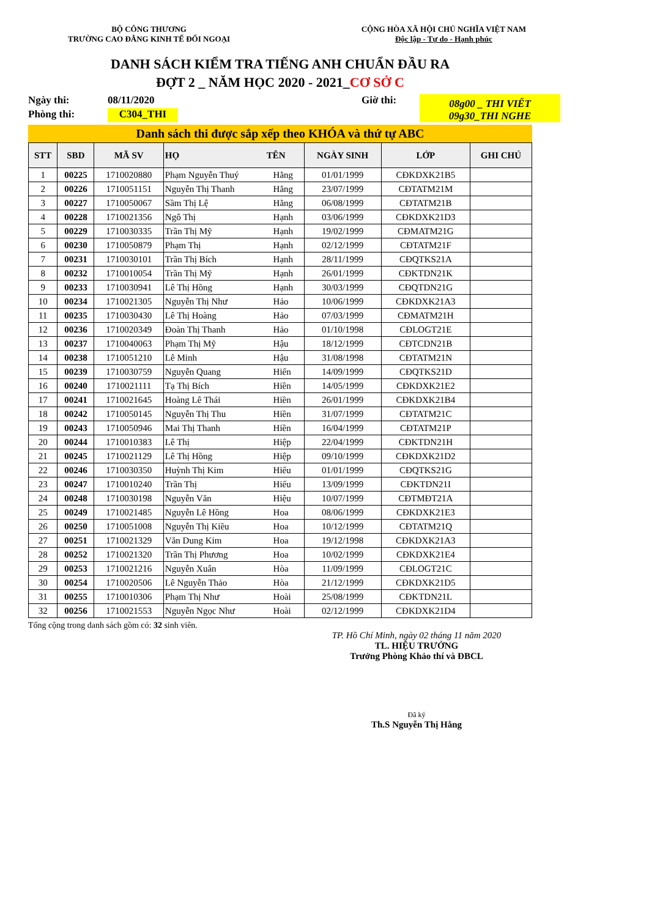BỘ CÔNG THƯƠNG
TRƯỜNG CAO ĐẲNG KINH TẾ ĐỐI NGOẠI
CỘNG HÒA XÃ HỘI CHỦ NGHĨA VIỆT NAM
Độc lập - Tự do - Hạnh phúc
DANH SÁCH KIỂM TRA TIẾNG ANH CHUẨN ĐẦU RA
ĐỢT 2 _ NĂM HỌC 2020 - 2021_CƠ SỞ C
Ngày thi:
08/11/2020
Giờ thi:
08g00 _ THI VIẾT
09g30_THI NGHE
Phòng thi:
C304_THI
Danh sách thi được sắp xếp theo KHÓA và thứ tự ABC
| STT | SBD | MÃ SV | HỌ TÊN | | NGÀY SINH | LỚP | GHI CHÚ |
| --- | --- | --- | --- | --- | --- | --- | --- |
| 1 | 00225 | 1710020880 | Phạm Nguyễn Thuý | Hằng | 01/01/1999 | CĐKDXK21B5 | |
| 2 | 00226 | 1710051151 | Nguyễn Thị Thanh | Hằng | 23/07/1999 | CĐTATM21M | |
| 3 | 00227 | 1710050067 | Sầm Thị Lệ | Hằng | 06/08/1999 | CĐTATM21B | |
| 4 | 00228 | 1710021356 | Ngô Thị | Hạnh | 03/06/1999 | CĐKDXK21D3 | |
| 5 | 00229 | 1710030335 | Trần Thị Mỹ | Hạnh | 19/02/1999 | CĐMATM21G | |
| 6 | 00230 | 1710050879 | Phạm Thị | Hạnh | 02/12/1999 | CĐTATM21F | |
| 7 | 00231 | 1710030101 | Trần Thị Bích | Hạnh | 28/11/1999 | CĐQTKS21A | |
| 8 | 00232 | 1710010054 | Trần Thị Mỹ | Hạnh | 26/01/1999 | CĐKTDN21K | |
| 9 | 00233 | 1710030941 | Lê Thị Hồng | Hạnh | 30/03/1999 | CĐQTDN21G | |
| 10 | 00234 | 1710021305 | Nguyễn Thị Như | Hảo | 10/06/1999 | CĐKDXK21A3 | |
| 11 | 00235 | 1710030430 | Lê Thị Hoàng | Hảo | 07/03/1999 | CĐMATM21H | |
| 12 | 00236 | 1710020349 | Đoàn Thị Thanh | Hảo | 01/10/1998 | CĐLOGT21E | |
| 13 | 00237 | 1710040063 | Phạm Thị Mỹ | Hậu | 18/12/1999 | CĐTCDN21B | |
| 14 | 00238 | 1710051210 | Lê Minh | Hậu | 31/08/1998 | CĐTATM21N | |
| 15 | 00239 | 1710030759 | Nguyễn Quang | Hiến | 14/09/1999 | CĐQTKS21D | |
| 16 | 00240 | 1710021111 | Tạ Thị Bích | Hiền | 14/05/1999 | CĐKDXK21E2 | |
| 17 | 00241 | 1710021645 | Hoàng Lê Thái | Hiền | 26/01/1999 | CĐKDXK21B4 | |
| 18 | 00242 | 1710050145 | Nguyễn Thị Thu | Hiền | 31/07/1999 | CĐTATM21C | |
| 19 | 00243 | 1710050946 | Mai Thị Thanh | Hiền | 16/04/1999 | CĐTATM21P | |
| 20 | 00244 | 1710010383 | Lê Thị | Hiệp | 22/04/1999 | CĐKTDN21H | |
| 21 | 00245 | 1710021129 | Lê Thị Hồng | Hiệp | 09/10/1999 | CĐKDXK21D2 | |
| 22 | 00246 | 1710030350 | Huỳnh Thị Kim | Hiếu | 01/01/1999 | CĐQTKS21G | |
| 23 | 00247 | 1710010240 | Trần Thị | Hiếu | 13/09/1999 | CĐKTDN21I | |
| 24 | 00248 | 1710030198 | Nguyễn Văn | Hiệu | 10/07/1999 | CĐTMĐT21A | |
| 25 | 00249 | 1710021485 | Nguyễn Lê Hồng | Hoa | 08/06/1999 | CĐKDXK21E3 | |
| 26 | 00250 | 1710051008 | Nguyễn Thị Kiều | Hoa | 10/12/1999 | CĐTATM21Q | |
| 27 | 00251 | 1710021329 | Văn Dung Kim | Hoa | 19/12/1998 | CĐKDXK21A3 | |
| 28 | 00252 | 1710021320 | Trần Thị Phương | Hoa | 10/02/1999 | CĐKDXK21E4 | |
| 29 | 00253 | 1710021216 | Nguyễn Xuân | Hòa | 11/09/1999 | CĐLOGT21C | |
| 30 | 00254 | 1710020506 | Lê Nguyễn Thảo | Hòa | 21/12/1999 | CĐKDXK21D5 | |
| 31 | 00255 | 1710010306 | Phạm Thị Như | Hoài | 25/08/1999 | CĐKTDN21L | |
| 32 | 00256 | 1710021553 | Nguyễn Ngọc Như | Hoài | 02/12/1999 | CĐKDXK21D4 | |
Tổng cộng trong danh sách gồm có: 32 sinh viên.
TP. Hồ Chí Minh, ngày 02 tháng 11 năm 2020
TL. HIỆU TRƯỞNG
Trưởng Phòng Khảo thí và ĐBCL
Đã ký
Th.S Nguyễn Thị Hằng